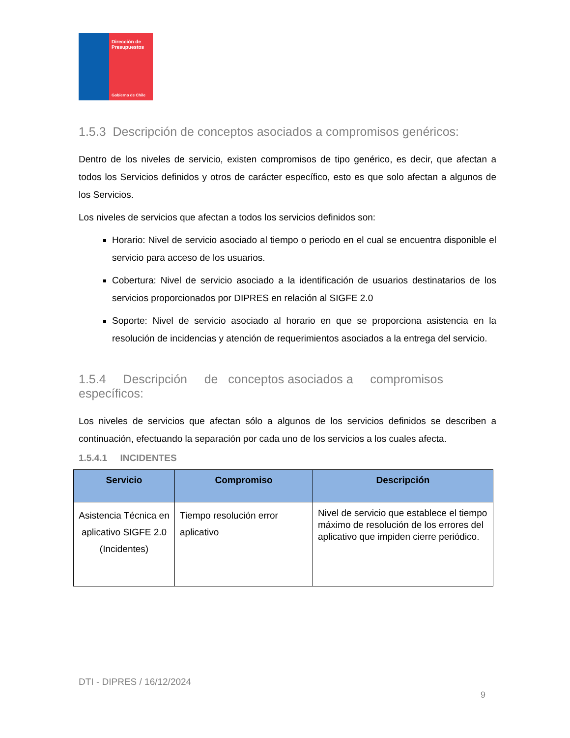Dirección de
Presupuestos
Gobierno de Chile
1.5.3 Descripción de conceptos asociados a compromisos genéricos:
Dentro de los niveles de servicio, existen compromisos de tipo genérico, es decir, que afectan a todos los Servicios definidos y otros de carácter específico, esto es que solo afectan a algunos de los Servicios.
Los niveles de servicios que afectan a todos los servicios definidos son:
Horario: Nivel de servicio asociado al tiempo o periodo en el cual se encuentra disponible el servicio para acceso de los usuarios.
Cobertura: Nivel de servicio asociado a la identificación de usuarios destinatarios de los servicios proporcionados por DIPRES en relación al SIGFE 2.0
Soporte: Nivel de servicio asociado al horario en que se proporciona asistencia en la resolución de incidencias y atención de requerimientos asociados a la entrega del servicio.
1.5.4 Descripción de conceptos asociados a compromisos específicos:
Los niveles de servicios que afectan sólo a algunos de los servicios definidos se describen a continuación, efectuando la separación por cada uno de los servicios a los cuales afecta.
1.5.4.1 INCIDENTES
| Servicio | Compromiso | Descripción |
| --- | --- | --- |
| Asistencia Técnica en aplicativo SIGFE 2.0 (Incidentes) | Tiempo resolución error aplicativo | Nivel de servicio que establece el tiempo máximo de resolución de los errores del aplicativo que impiden cierre periódico. |
DTI - DIPRES / 16/12/2024
9